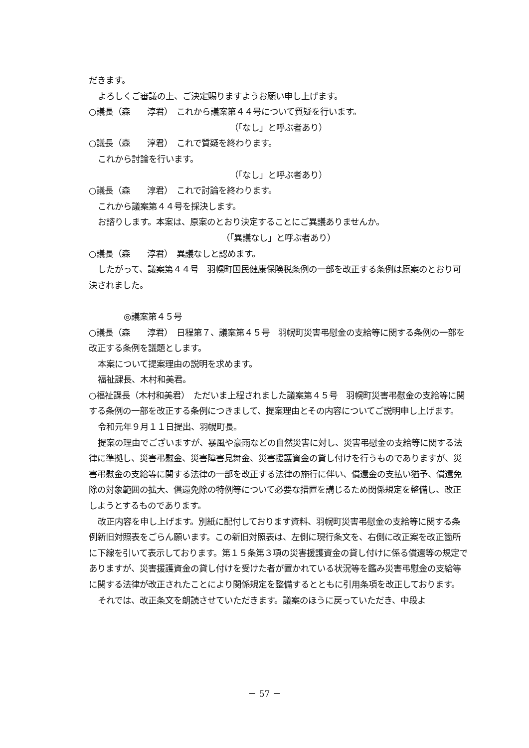だきます。
よろしくご審議の上、ご決定賜りますようお願い申し上げます。
○議長（森　　淳君）　これから議案第４４号について質疑を行います。
（「なし」と呼ぶ者あり）
○議長（森　　淳君）　これで質疑を終わります。
これから討論を行います。
（「なし」と呼ぶ者あり）
○議長（森　　淳君）　これで討論を終わります。
これから議案第４４号を採決します。
お諮りします。本案は、原案のとおり決定することにご異議ありませんか。
（「異議なし」と呼ぶ者あり）
○議長（森　　淳君）　異議なしと認めます。
したがって、議案第４４号　羽幌町国民健康保険税条例の一部を改正する条例は原案のとおり可決されました。
◎議案第４５号
○議長（森　　淳君）　日程第７、議案第４５号　羽幌町災害弔慰金の支給等に関する条例の一部を改正する条例を議題とします。
本案について提案理由の説明を求めます。
福祉課長、木村和美君。
○福祉課長（木村和美君）　ただいま上程されました議案第４５号　羽幌町災害弔慰金の支給等に関する条例の一部を改正する条例につきまして、提案理由とその内容についてご説明申し上げます。
令和元年９月１１日提出、羽幌町長。
提案の理由でございますが、暴風や豪雨などの自然災害に対し、災害弔慰金の支給等に関する法律に準拠し、災害弔慰金、災害障害見舞金、災害援護資金の貸し付けを行うものでありますが、災害弔慰金の支給等に関する法律の一部を改正する法律の施行に伴い、償還金の支払い猶予、償還免除の対象範囲の拡大、償還免除の特例等について必要な措置を講じるため関係規定を整備し、改正しようとするものであります。
改正内容を申し上げます。別紙に配付しております資料、羽幌町災害弔慰金の支給等に関する条例新旧対照表をごらん願います。この新旧対照表は、左側に現行条文を、右側に改正案を改正箇所に下線を引いて表示しております。第１５条第３項の災害援護資金の貸し付けに係る償還等の規定でありますが、災害援護資金の貸し付けを受けた者が置かれている状況等を鑑み災害弔慰金の支給等に関する法律が改正されたことにより関係規定を整備するとともに引用条項を改正しております。
それでは、改正条文を朗読させていただきます。議案のほうに戻っていただき、中段よ
－ 57 －